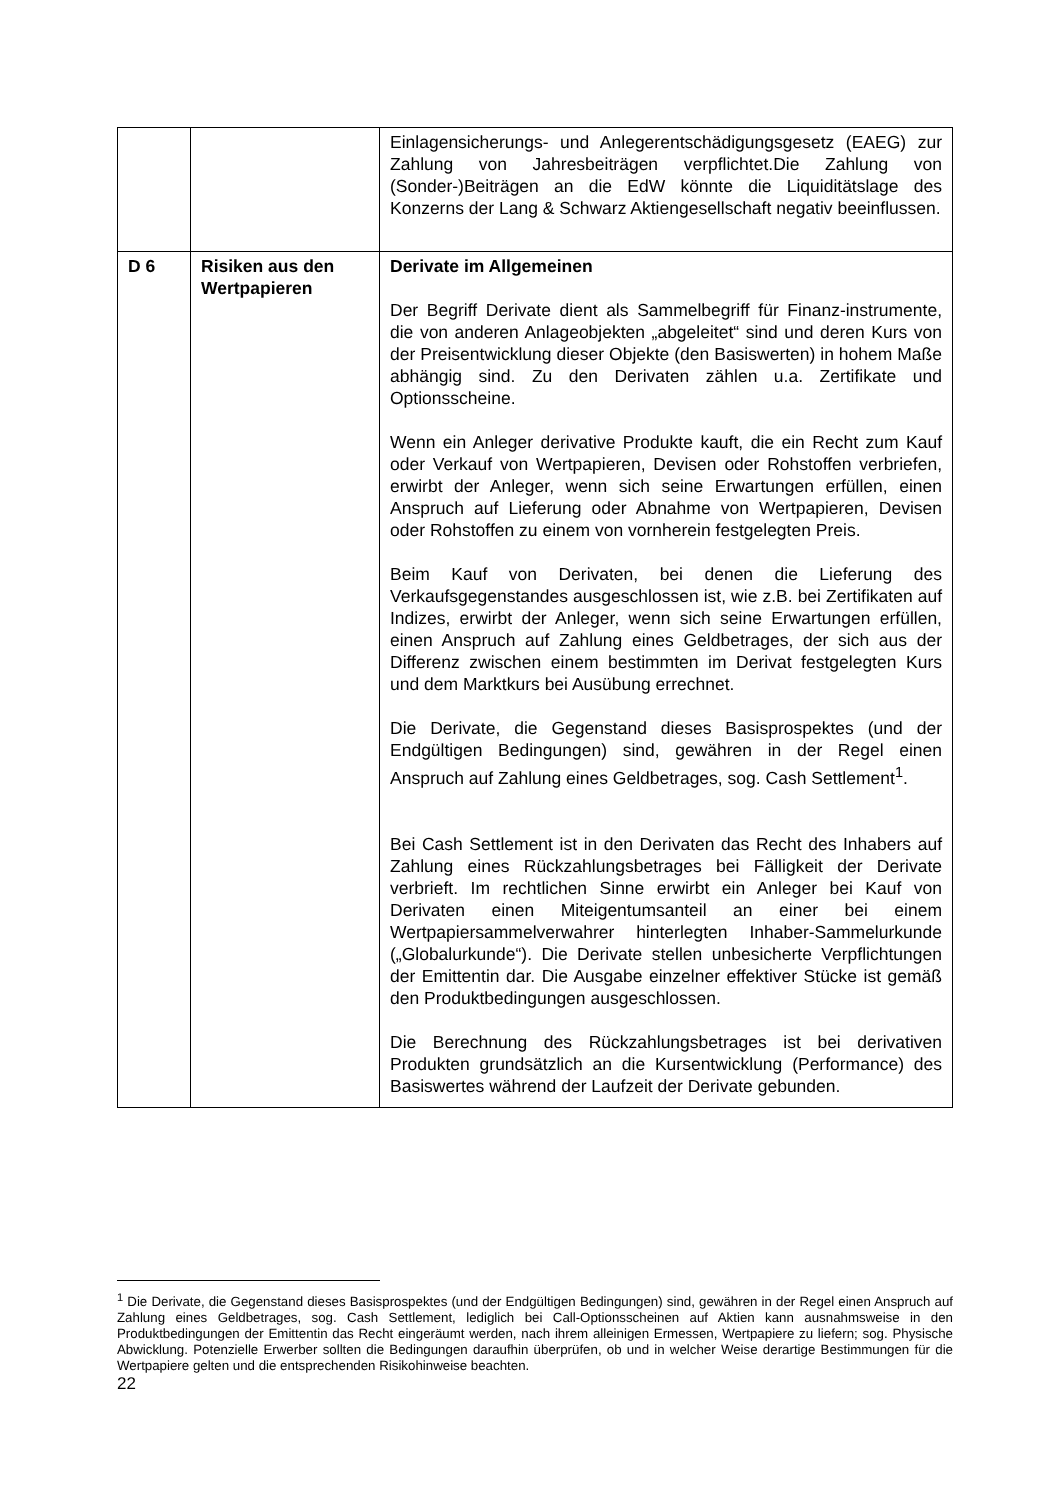| | | Einlagensicherungs- und Anlegerentschädigungsgesetz (EAEG) zur Zahlung von Jahresbeiträgen verpflichtet.Die Zahlung von (Sonder-)Beiträgen an die EdW könnte die Liquiditätslage des Konzerns der Lang & Schwarz Aktiengesellschaft negativ beeinflussen. |
| D 6 | Risiken aus den Wertpapieren | Derivate im Allgemeinen Der Begriff Derivate dient als Sammelbegriff für Finanz-instrumente, die von anderen Anlageobjekten „abgeleitet“ sind und deren Kurs von der Preisentwicklung dieser Objekte (den Basiswerten) in hohem Maße abhängig sind. Zu den Derivaten zählen u.a. Zertifikate und Optionsscheine. Wenn ein Anleger derivative Produkte kauft, die ein Recht zum Kauf oder Verkauf von Wertpapieren, Devisen oder Rohstoffen verbriefen, erwirbt der Anleger, wenn sich seine Erwartungen erfüllen, einen Anspruch auf Lieferung oder Abnahme von Wertpapieren, Devisen oder Rohstoffen zu einem von vornherein festgelegten Preis. Beim Kauf von Derivaten, bei denen die Lieferung des Verkaufsgegenstandes ausgeschlossen ist, wie z.B. bei Zertifikaten auf Indizes, erwirbt der Anleger, wenn sich seine Erwartungen erfüllen, einen Anspruch auf Zahlung eines Geldbetrages, der sich aus der Differenz zwischen einem bestimmten im Derivat festgelegten Kurs und dem Marktkurs bei Ausübung errechnet. Die Derivate, die Gegenstand dieses Basisprospektes (und der Endgültigen Bedingungen) sind, gewähren in der Regel einen Anspruch auf Zahlung eines Geldbetrages, sog. Cash Settlement<sup>1</sup>. Bei Cash Settlement ist in den Derivaten das Recht des Inhabers auf Zahlung eines Rückzahlungsbetrages bei Fälligkeit der Derivate verbrieft. Im rechtlichen Sinne erwirbt ein Anleger bei Kauf von Derivaten einen Miteigentumsanteil an einer bei einem Wertpapiersammelverwahrer hinterlegten Inhaber-Sammelurkunde („Globalurkunde“). Die Derivate stellen unbesicherte Verpflichtungen der Emittentin dar. Die Ausgabe einzelner effektiver Stücke ist gemäß den Produktbedingungen ausgeschlossen. Die Berechnung des Rückzahlungsbetrages ist bei derivativen Produkten grundsätzlich an die Kursentwicklung (Performance) des Basiswertes während der Laufzeit der Derivate gebunden. |
<sup>1</sup> Die Derivate, die Gegenstand dieses Basisprospektes (und der Endgültigen Bedingungen) sind, gewähren in der Regel einen Anspruch auf Zahlung eines Geldbetrages, sog. Cash Settlement, lediglich bei Call-Optionsscheinen auf Aktien kann ausnahmsweise in den Produktbedingungen der Emittentin das Recht eingeräumt werden, nach ihrem alleinigen Ermessen, Wertpapiere zu liefern; sog. Physische Abwicklung. Potenzielle Erwerber sollten die Bedingungen daraufhin überprüfen, ob und in welcher Weise derartige Bestimmungen für die Wertpapiere gelten und die entsprechenden Risikohinweise beachten.
22